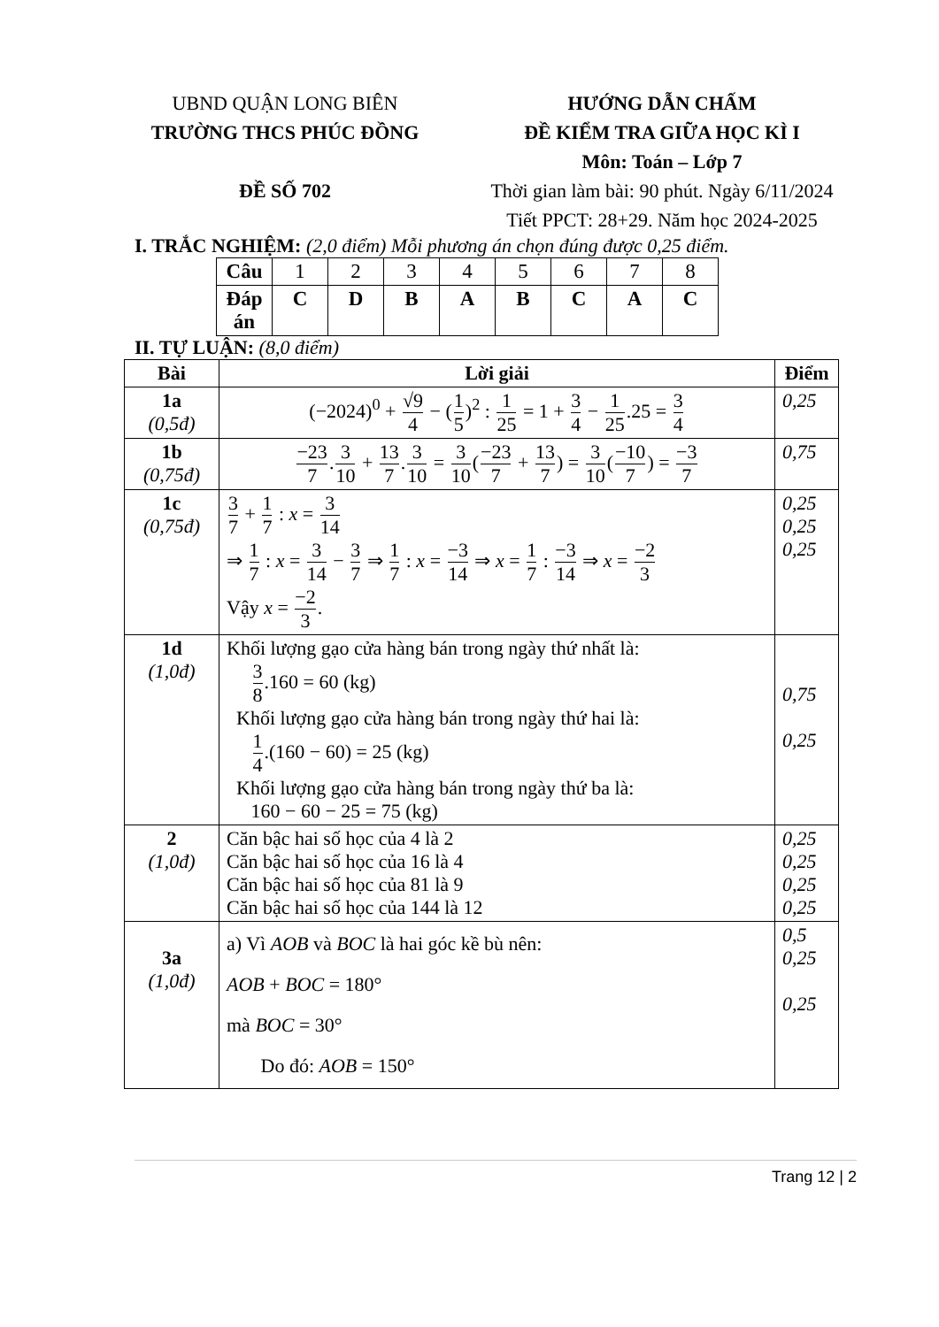UBND QUẬN LONG BIÊN
TRƯỜNG THCS PHÚC ĐỒNG
ĐỀ SỐ 702
HƯỚNG DẪN CHẤM
ĐỀ KIỂM TRA GIỮA HỌC KÌ I
Môn: Toán – Lớp 7
Thời gian làm bài: 90 phút. Ngày 6/11/2024
Tiết PPCT: 28+29. Năm học 2024-2025
I. TRẮC NGHIỆM: (2,0 điểm) Mỗi phương án chọn đúng được 0,25 điểm.
| Câu | 1 | 2 | 3 | 4 | 5 | 6 | 7 | 8 |
| Đáp án | C | D | B | A | B | C | A | C |
II. TỰ LUẬN: (8,0 điểm)
| Bài | Lời giải | Điểm |
| --- | --- | --- |
| 1a (0,5đ) | (−2024)<sup>0</sup> + √9 4 − ( 1 5 )<sup>2</sup> : 1 25 = 1 + 3 4 − 1 25 .25 = 3 4 | 0,25 |
| 1b (0,75đ) | −23 7 . 3 10 + 13 7 . 3 10 = 3 10 ( −23 7 + 13 7 ) = 3 10 ( −10 7 ) = −3 7 | 0,75 |
| 1c (0,75đ) | 3 7 + 1 7 : x = 3 14 ⇒ 1 7 : x = 3 14 − 3 7 ⇒ 1 7 : x = −3 14 ⇒ x = 1 7 : −3 14 ⇒ x = −2 3 Vậy x = −2 3 . | 0,25 0,25 0,25 |
| 1d (1,0đ) | Khối lượng gạo cửa hàng bán trong ngày thứ nhất là: 3 8 .160 = 60 (kg) Khối lượng gạo cửa hàng bán trong ngày thứ hai là: 1 4 .(160 − 60) = 25 (kg) Khối lượng gạo cửa hàng bán trong ngày thứ ba là: 160 − 60 − 25 = 75 (kg) | 0,75 0,25 |
| 2 (1,0đ) | Căn bậc hai số học của 4 là 2 Căn bậc hai số học của 16 là 4 Căn bậc hai số học của 81 là 9 Căn bậc hai số học của 144 là 12 | 0,25 0,25 0,25 0,25 |
| 3a (1,0đ) | a) Vì AOB và BOC là hai góc kề bù nên: AOB + BOC = 180° mà BOC = 30° Do đó: AOB = 150° | 0,5 0,25 0,25 |
Trang 12 | 2